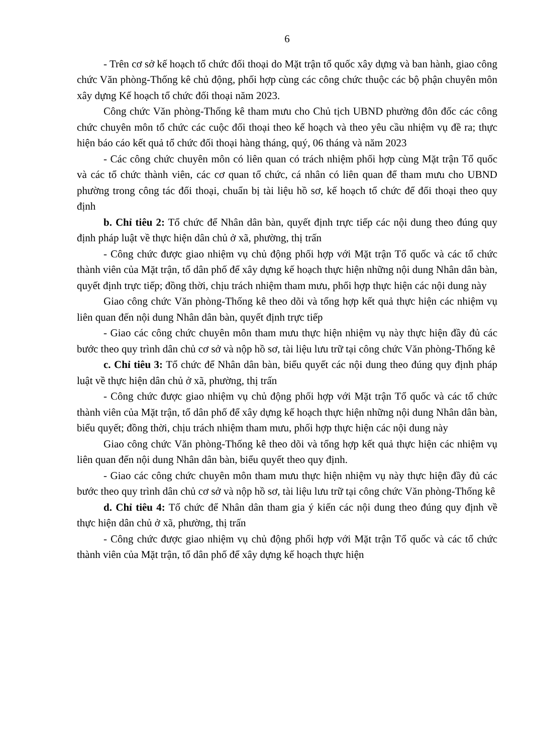6
- Trên cơ sở kế hoạch tổ chức đối thoại do Mặt trận tổ quốc xây dựng và ban hành, giao công chức Văn phòng-Thống kê chủ động, phối hợp cùng các công chức thuộc các bộ phận chuyên môn xây dựng Kế hoạch tổ chức đối thoại năm 2023.
Công chức Văn phòng-Thống kê tham mưu cho Chủ tịch UBND phường đôn đốc các công chức chuyên môn tổ chức các cuộc đối thoại theo kế hoạch và theo yêu cầu nhiệm vụ đề ra; thực hiện báo cáo kết quả tổ chức đối thoại hàng tháng, quý, 06 tháng và năm 2023
- Các công chức chuyên môn có liên quan có trách nhiệm phối hợp cùng Mặt trận Tổ quốc và các tổ chức thành viên, các cơ quan tổ chức, cá nhân có liên quan để tham mưu cho UBND phường trong công tác đối thoại, chuẩn bị tài liệu hồ sơ, kế hoạch tổ chức để đối thoại theo quy định
b. Chỉ tiêu 2: Tổ chức để Nhân dân bàn, quyết định trực tiếp các nội dung theo đúng quy định pháp luật về thực hiện dân chủ ở xã, phường, thị trấn
- Công chức được giao nhiệm vụ chủ động phối hợp với Mặt trận Tổ quốc và các tổ chức thành viên của Mặt trận, tổ dân phố để xây dựng kế hoạch thực hiện những nội dung Nhân dân bàn, quyết định trực tiếp; đồng thời, chịu trách nhiệm tham mưu, phối hợp thực hiện các nội dung này
Giao công chức Văn phòng-Thống kê theo dõi và tổng hợp kết quả thực hiện các nhiệm vụ liên quan đến nội dung Nhân dân bàn, quyết định trực tiếp
- Giao các công chức chuyên môn tham mưu thực hiện nhiệm vụ này thực hiện đầy đủ các bước theo quy trình dân chủ cơ sở và nộp hồ sơ, tài liệu lưu trữ tại công chức Văn phòng-Thống kê
c. Chỉ tiêu 3: Tổ chức để Nhân dân bàn, biểu quyết các nội dung theo đúng quy định pháp luật về thực hiện dân chủ ở xã, phường, thị trấn
- Công chức được giao nhiệm vụ chủ động phối hợp với Mặt trận Tổ quốc và các tổ chức thành viên của Mặt trận, tổ dân phố để xây dựng kế hoạch thực hiện những nội dung Nhân dân bàn, biểu quyết; đồng thời, chịu trách nhiệm tham mưu, phối hợp thực hiện các nội dung này
Giao công chức Văn phòng-Thống kê theo dõi và tổng hợp kết quả thực hiện các nhiệm vụ liên quan đến nội dung Nhân dân bàn, biểu quyết theo quy định.
- Giao các công chức chuyên môn tham mưu thực hiện nhiệm vụ này thực hiện đầy đủ các bước theo quy trình dân chủ cơ sở và nộp hồ sơ, tài liệu lưu trữ tại công chức Văn phòng-Thống kê
d. Chỉ tiêu 4: Tổ chức để Nhân dân tham gia ý kiến các nội dung theo đúng quy định về thực hiện dân chủ ở xã, phường, thị trấn
- Công chức được giao nhiệm vụ chủ động phối hợp với Mặt trận Tổ quốc và các tổ chức thành viên của Mặt trận, tổ dân phố để xây dựng kế hoạch thực hiện